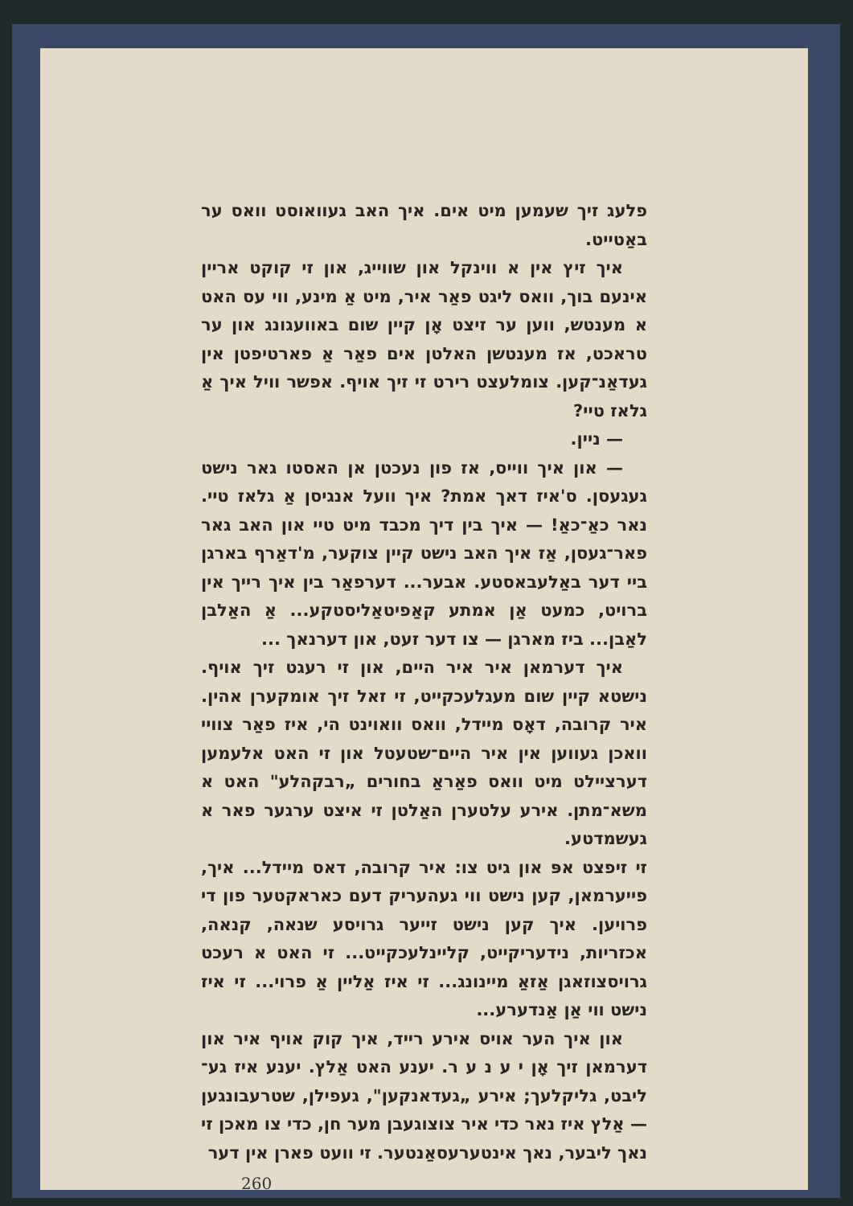פלעג זיך שעמען מיט אים. איך האב געוואוסט וואס ער באַטייט.
איך זיץ אין א ווינקל און שווייג, און זי קוקט אריין אינעם בוך, וואס ליגט פאַר איר, מיט אַ מינע, ווי עס האט א מענטש, ווען ער זיצט אָן קיין שום באוועגונג און ער טראכט, אז מענטשן האלטן אים פאַר אַ פארטיפטן אין געדאַנ־קען. צומלעצט רירט זי זיך אויף. אפשר וויל איך אַ גלאז טיי?
— ניין.
— און איך ווייס, אז פון נעכטן אן האסטו גאר נישט געגעסן. ס'איז דאך אמת? איך וועל אנגיסן אַ גלאז טיי. נאר כאַ־כאַ! — איך בין דיך מכבד מיט טיי און האב גאר פאר־געסן, אַז איך האב נישט קיין צוקער, מ'דאַרף בארגן ביי דער באַלעבאסטע. אבער... דערפאַר בין איך רייך אין ברויט, כמעט אַן אמתע קאַפיטאַליסטקע... אַ האַלבן לאַבן... ביז מארגן — צו דער זעט, און דערנאך ...
איך דערמאן איר איר היים, און זי רעגט זיך אויף. נישטא קיין שום מעגלעכקייט, זי זאל זיך אומקערן אהין. איר קרובה, דאָס מיידל, וואס וואוינט הי, איז פאַר צוויי וואכן געווען אין איר היים־שטעטל און זי האט אלעמען דערציילט מיט וואס פאַראַ בחורים „רבקהלע" האט א משא־מתן. אירע עלטערן האַלטן זי איצט ערגער פאר א געשמדטע.
זי זיפצט אפּ און גיט צו: איר קרובה, דאס מיידל... איך, פייערמאן, קען נישט ווי געהעריק דעם כאראקטער פון די פרויען. איך קען נישט זייער גרויסע שנאה, קנאה, אכזריות, נידעריקייט, קליינלעכקייט... זי האט א רעכט גרויסצוזאגן אַזאַ מיינונג... זי איז אַליין אַ פרוי... זי איז נישט ווי אַן אַנדערע...
און איך הער אויס אירע רייד, איך קוק אויף איר און דערמאן זיך אָן י ע נ ע ר. יענע האט אַלץ. יענע איז גע־ליבט, גליקלעך; אירע „געדאנקען", געפילן, שטרעבונגען — אַלץ איז נאר כדי איר צוצוגעבן מער חן, כדי צו מאכן זי נאך ליבער, נאך אינטערעסאַנטער. זי וועט פארן אין דער
260